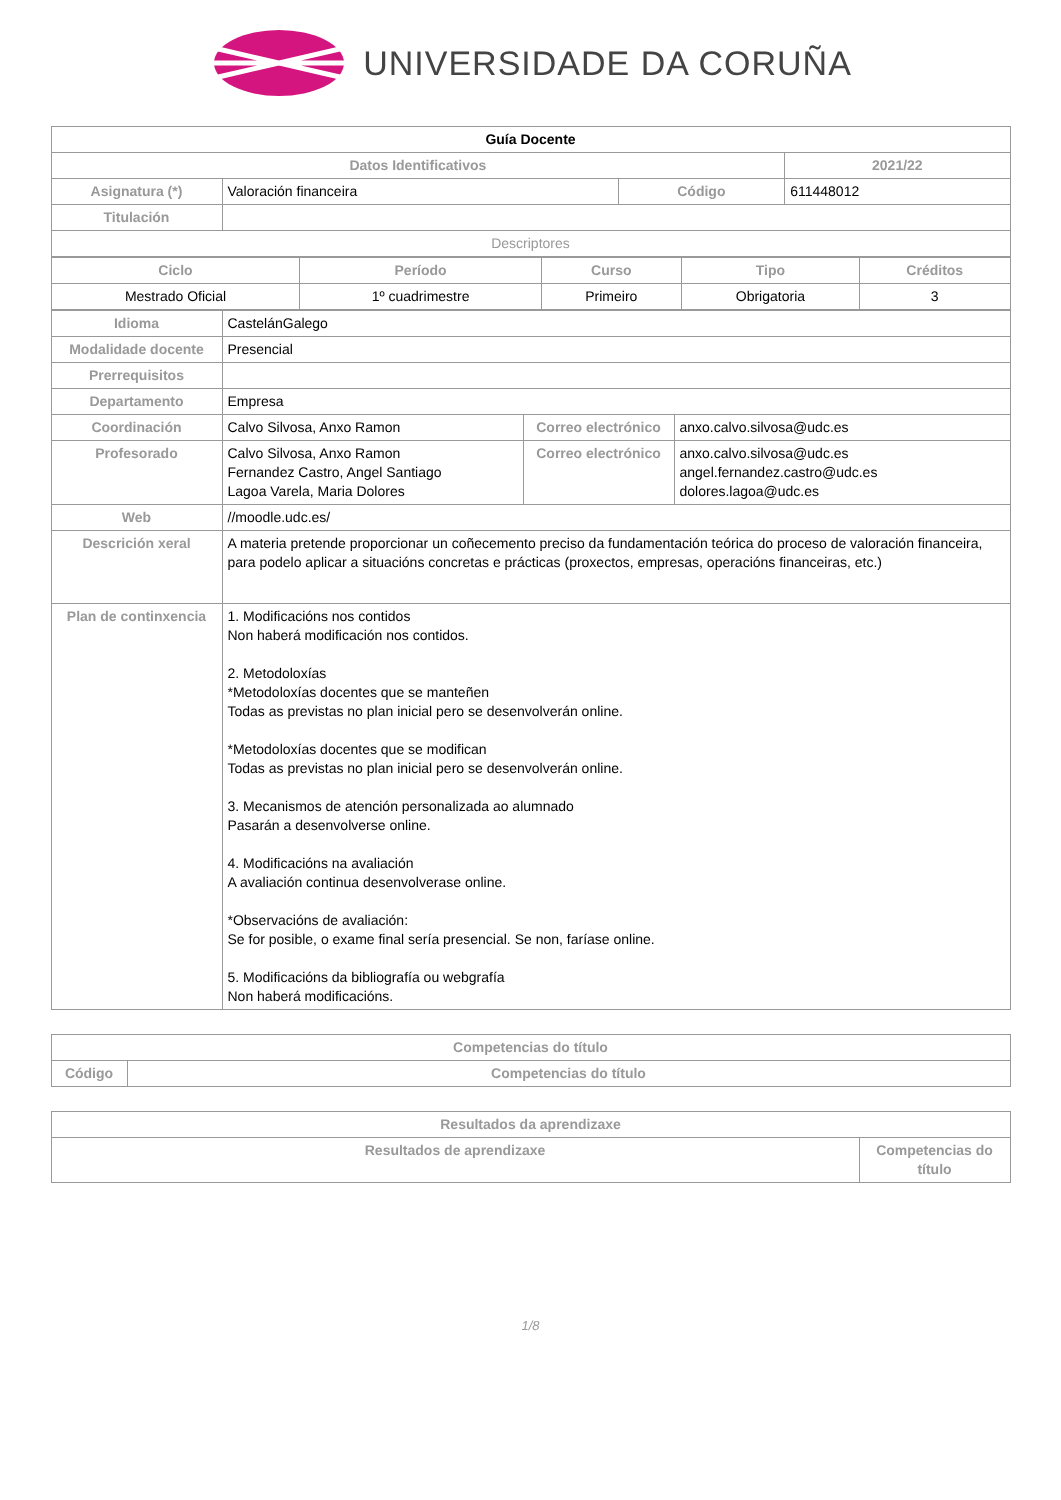UNIVERSIDADE DA CORUÑA
| Guía Docente | | | |
| Datos Identificativos | | | 2021/22 |
| Asignatura (*) | Valoración financeira | Código | 611448012 |
| Titulación | | | |
| Descriptores | | | |
| Ciclo | Período | Curso | Tipo | Créditos |
| --- | --- | --- | --- | --- |
| Mestrado Oficial | 1º cuadrimestre | Primeiro | Obrigatoria | 3 |
| Idioma | CastelánGalego | | |
| Modalidade docente | Presencial | | |
| Prerrequisitos | | | |
| Departamento | Empresa | | |
| Coordinación | Calvo Silvosa, Anxo Ramon | Correo electrónico | anxo.calvo.silvosa@udc.es |
| Profesorado | Calvo Silvosa, Anxo Ramon Fernandez Castro, Angel Santiago Lagoa Varela, Maria Dolores | Correo electrónico | anxo.calvo.silvosa@udc.es angel.fernandez.castro@udc.es dolores.lagoa@udc.es |
| Web | //moodle.udc.es/ | | |
| Descrición xeral | A materia pretende proporcionar un coñecemento preciso da fundamentación teórica do proceso de valoración financeira, para podelo aplicar a situacións concretas e prácticas (proxectos, empresas, operacións financeiras, etc.) | | |
| Plan de continxencia | 1. Modificacións nos contidos Non haberá modificación nos contidos. 2. Metodoloxías *Metodoloxías docentes que se manteñen Todas as previstas no plan inicial pero se desenvolverán online. *Metodoloxías docentes que se modifican Todas as previstas no plan inicial pero se desenvolverán online. 3. Mecanismos de atención personalizada ao alumnado Pasarán a desenvolverse online. 4. Modificacións na avaliación A avaliación continua desenvolverase online. *Observacións de avaliación: Se for posible, o exame final sería presencial. Se non, faríase online. 5. Modificacións da bibliografía ou webgrafía Non haberá modificacións. | | |
| Competencias do título | |
| --- | --- |
| Código | Competencias do título |
| Resultados da aprendizaxe | |
| --- | --- |
| Resultados de aprendizaxe | Competencias do título |
1/8